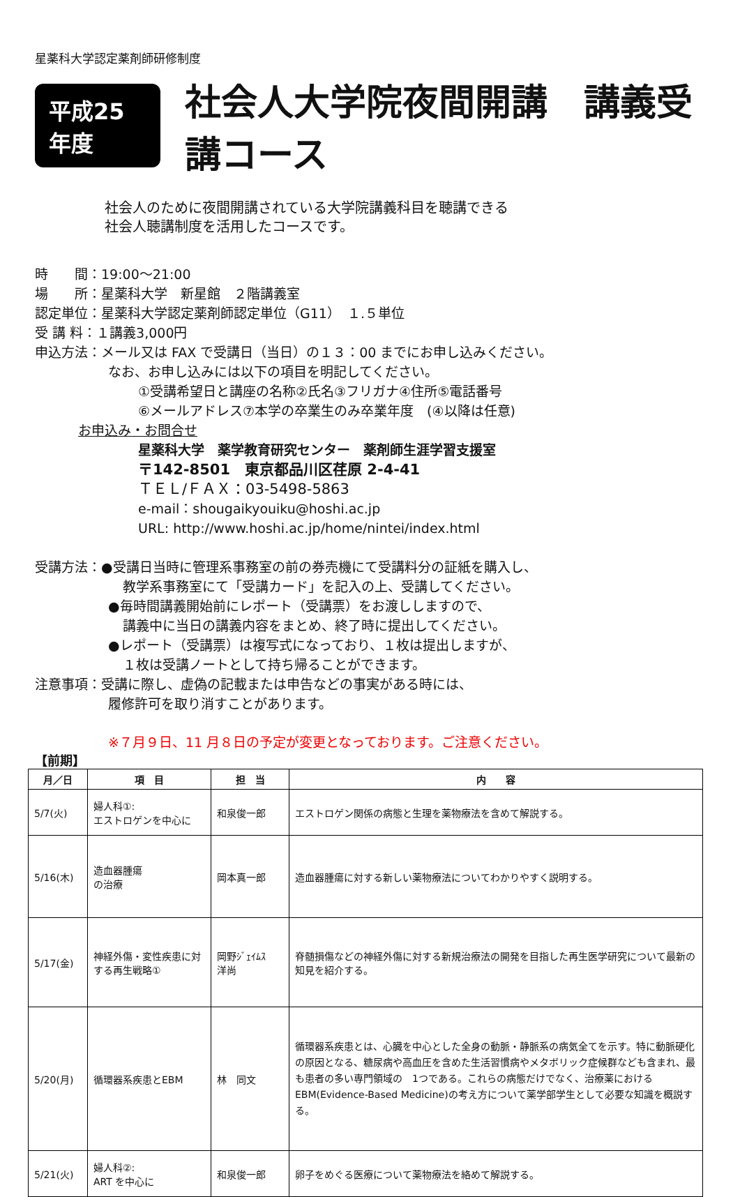星薬科大学認定薬剤師研修制度
平成25年度 社会人大学院夜間開講　講義受講コース
社会人のために夜間開講されている大学院講義科目を聴講できる
社会人聴講制度を活用したコースです。
時　　間：19:00～21:00
場　　所：星薬科大学　新星館　２階講義室
認定単位：星薬科大学認定薬剤師認定単位（G11）　１.５単位
受 講 料：１講義3,000円
申込方法：メール又は FAX で受講日（当日）の１３：00 までにお申し込みください。
なお、お申し込みには以下の項目を明記してください。
①受講希望日と講座の名称②氏名③フリガナ④住所⑤電話番号
⑥メールアドレス⑦本学の卒業生のみ卒業年度　(④以降は任意)
お申込み・お問合せ
星薬科大学　薬学教育研究センター　薬剤師生涯学習支援室
〒142-8501　東京都品川区荏原 2-4-41
ＴＥＬ/ＦＡＸ：03-5498-5863
e-mail：shougaikyouiku@hoshi.ac.jp
URL: http://www.hoshi.ac.jp/home/nintei/index.html
受講方法：●受講日当時に管理系事務室の前の券売機にて受講料分の証紙を購入し、
教学系事務室にて「受講カード」を記入の上、受講してください。
●毎時間講義開始前にレポート（受講票）をお渡ししますので、
講義中に当日の講義内容をまとめ、終了時に提出してください。
●レポート（受講票）は複写式になっており、１枚は提出しますが、
１枚は受講ノートとして持ち帰ることができます。
注意事項：受講に際し、虚偽の記載または申告などの事実がある時には、
履修許可を取り消すことがあります。
※７月９日、11 月８日の予定が変更となっております。ご注意ください。
【前期】
| 月／日 | 項 目 | 担 当 | 内 容 |
| --- | --- | --- | --- |
| 5/7(火) | 婦人科①: エストロゲンを中心に | 和泉俊一郎 | エストロゲン関係の病態と生理を薬物療法を含めて解説する。 |
| 5/16(木) | 造血器腫瘍 の治療 | 岡本真一郎 | 造血器腫瘍に対する新しい薬物療法についてわかりやすく説明する。 |
| 5/17(金) | 神経外傷・変性疾患に対する再生戦略① | 岡野ｼﾞｪｲﾑｽ 洋尚 | 脊髄損傷などの神経外傷に対する新規治療法の開発を目指した再生医学研究について最新の知見を紹介する。 |
| 5/20(月) | 循環器系疾患とEBM | 林 同文 | 循環器系疾患とは、心臓を中心とした全身の動脈・静脈系の病気全てを示す。特に動脈硬化の原因となる、糖尿病や高血圧を含めた生活習慣病やメタボリック症候群なども含まれ、最も患者の多い専門領域の 1つである。これらの病態だけでなく、治療薬における EBM(Evidence-Based Medicine)の考え方について薬学部学生として必要な知識を概説する。 |
| 5/21(火) | 婦人科②: ART を中心に | 和泉俊一郎 | 卵子をめぐる医療について薬物療法を絡めて解説する。 |